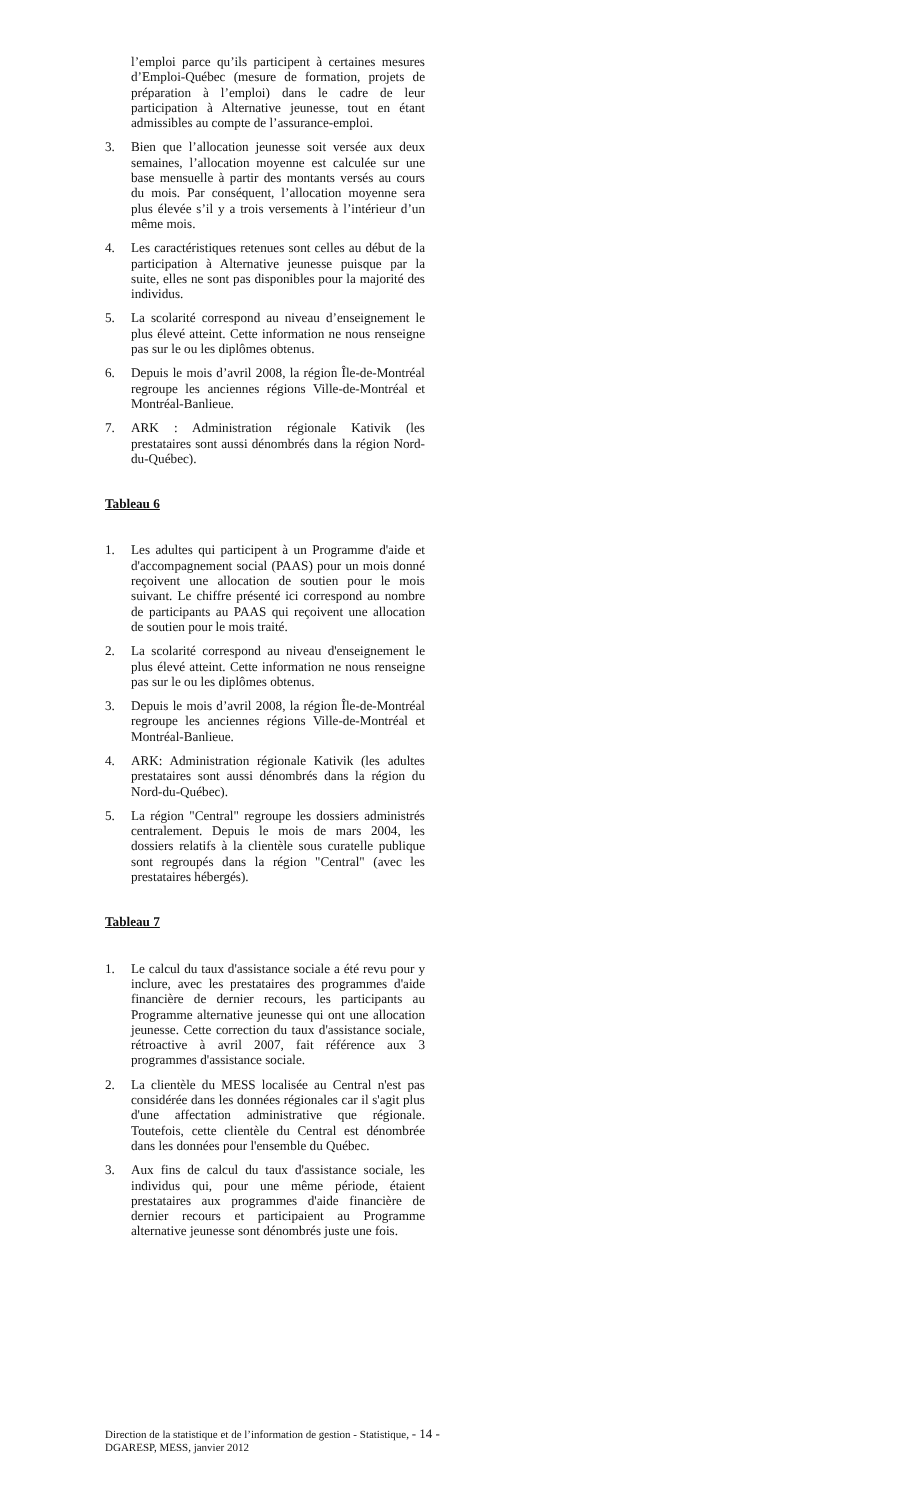l’emploi parce qu’ils participent à certaines mesures d’Emploi-Québec (mesure de formation, projets de préparation à l’emploi) dans le cadre de leur participation à Alternative jeunesse, tout en étant admissibles au compte de l’assurance-emploi.
3. Bien que l’allocation jeunesse soit versée aux deux semaines, l’allocation moyenne est calculée sur une base mensuelle à partir des montants versés au cours du mois. Par conséquent, l’allocation moyenne sera plus élevée s’il y a trois versements à l’intérieur d’un même mois.
4. Les caractéristiques retenues sont celles au début de la participation à Alternative jeunesse puisque par la suite, elles ne sont pas disponibles pour la majorité des individus.
5. La scolarité correspond au niveau d’enseignement le plus élevé atteint. Cette information ne nous renseigne pas sur le ou les diplômes obtenus.
6. Depuis le mois d’avril 2008, la région Île-de-Montréal regroupe les anciennes régions Ville-de-Montréal et Montréal-Banlieue.
7. ARK : Administration régionale Kativik (les prestataires sont aussi dénombrés dans la région Nord-du-Québec).
Tableau 6
1. Les adultes qui participent à un Programme d'aide et d'accompagnement social (PAAS) pour un mois donné reçoivent une allocation de soutien pour le mois suivant. Le chiffre présenté ici correspond au nombre de participants au PAAS qui reçoivent une allocation de soutien pour le mois traité.
2. La scolarité correspond au niveau d'enseignement le plus élevé atteint. Cette information ne nous renseigne pas sur le ou les diplômes obtenus.
3. Depuis le mois d’avril 2008, la région Île-de-Montréal regroupe les anciennes régions Ville-de-Montréal et Montréal-Banlieue.
4. ARK: Administration régionale Kativik (les adultes prestataires sont aussi dénombrés dans la région du Nord-du-Québec).
5. La région "Central" regroupe les dossiers administrés centralement. Depuis le mois de mars 2004, les dossiers relatifs à la clientèle sous curatelle publique sont regroupés dans la région "Central" (avec les prestataires hébergés).
Tableau 7
1. Le calcul du taux d'assistance sociale a été revu pour y inclure, avec les prestataires des programmes d'aide financière de dernier recours, les participants au Programme alternative jeunesse qui ont une allocation jeunesse. Cette correction du taux d'assistance sociale, rétroactive à avril 2007, fait référence aux 3 programmes d'assistance sociale.
2. La clientèle du MESS localisée au Central n'est pas considérée dans les données régionales car il s'agit plus d'une affectation administrative que régionale. Toutefois, cette clientèle du Central est dénombrée dans les données pour l'ensemble du Québec.
3. Aux fins de calcul du taux d'assistance sociale, les individus qui, pour une même période, étaient prestataires aux programmes d'aide financière de dernier recours et participaient au Programme alternative jeunesse sont dénombrés juste une fois.
Direction de la statistique et de l’information de gestion - Statistique, - 14 -
DGARESP, MESS, janvier 2012